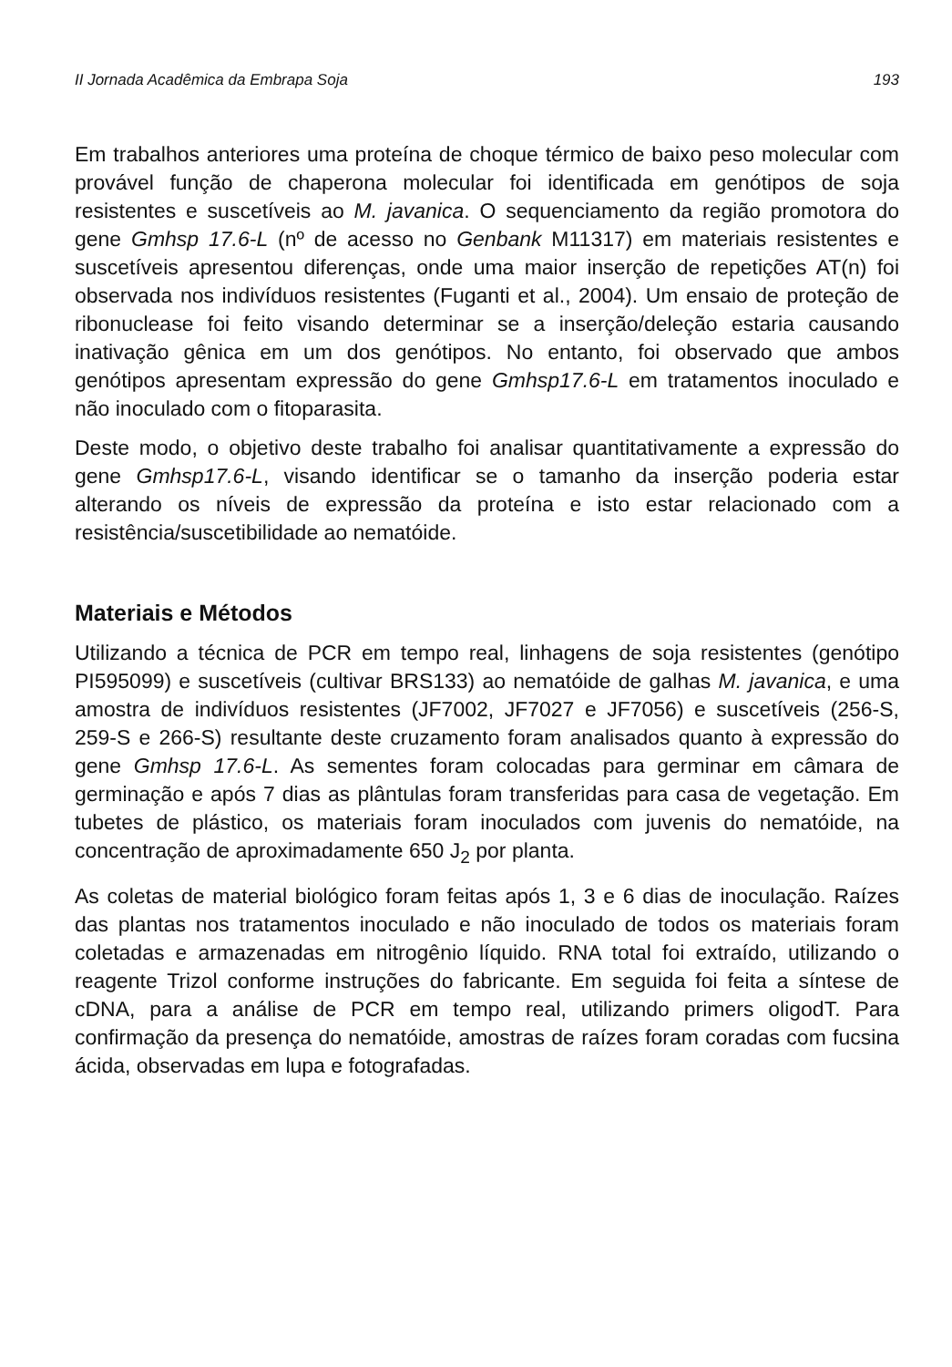II Jornada Acadêmica da Embrapa Soja 193
Em trabalhos anteriores uma proteína de choque térmico de baixo peso molecular com provável função de chaperona molecular foi identificada em genótipos de soja resistentes e suscetíveis ao M. javanica. O sequenciamento da região promotora do gene Gmhsp 17.6-L (nº de acesso no Genbank M11317) em materiais resistentes e suscetíveis apresentou diferenças, onde uma maior inserção de repetições AT(n) foi observada nos indivíduos resistentes (Fuganti et al., 2004). Um ensaio de proteção de ribonuclease foi feito visando determinar se a inserção/deleção estaria causando inativação gênica em um dos genótipos. No entanto, foi observado que ambos genótipos apresentam expressão do gene Gmhsp17.6-L em tratamentos inoculado e não inoculado com o fitoparasita.
Deste modo, o objetivo deste trabalho foi analisar quantitativamente a expressão do gene Gmhsp17.6-L, visando identificar se o tamanho da inserção poderia estar alterando os níveis de expressão da proteína e isto estar relacionado com a resistência/suscetibilidade ao nematóide.
Materiais e Métodos
Utilizando a técnica de PCR em tempo real, linhagens de soja resistentes (genótipo PI595099) e suscetíveis (cultivar BRS133) ao nematóide de galhas M. javanica, e uma amostra de indivíduos resistentes (JF7002, JF7027 e JF7056) e suscetíveis (256-S, 259-S e 266-S) resultante deste cruzamento foram analisados quanto à expressão do gene Gmhsp 17.6-L. As sementes foram colocadas para germinar em câmara de germinação e após 7 dias as plântulas foram transferidas para casa de vegetação. Em tubetes de plástico, os materiais foram inoculados com juvenis do nematóide, na concentração de aproximadamente 650 J<sub>2</sub> por planta.
As coletas de material biológico foram feitas após 1, 3 e 6 dias de inoculação. Raízes das plantas nos tratamentos inoculado e não inoculado de todos os materiais foram coletadas e armazenadas em nitrogênio líquido. RNA total foi extraído, utilizando o reagente Trizol conforme instruções do fabricante. Em seguida foi feita a síntese de cDNA, para a análise de PCR em tempo real, utilizando primers oligodT. Para confirmação da presença do nematóide, amostras de raízes foram coradas com fucsina ácida, observadas em lupa e fotografadas.